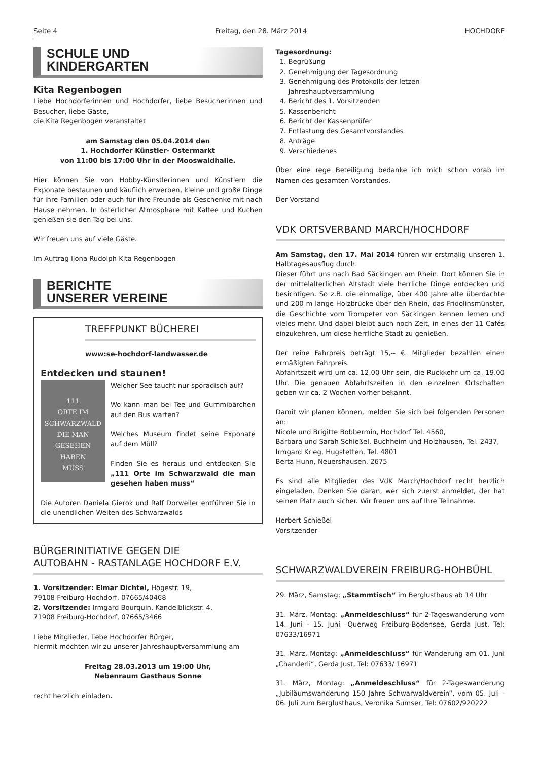Seite 4 Freitag, den 28. März 2014 HOCHDORF
SCHULE UND
KINDERGARTEN
Kita Regenbogen
Liebe Hochdorferinnen und Hochdorfer, liebe Besucherinnen und Besucher, liebe Gäste,
die Kita Regenbogen veranstaltet
am Samstag den 05.04.2014 den
1. Hochdorfer Künstler- Ostermarkt
von 11:00 bis 17:00 Uhr in der Mooswaldhalle.
Hier können Sie von Hobby-Künstlerinnen und Künstlern die Exponate bestaunen und käuflich erwerben, kleine und große Dinge für ihre Familien oder auch für ihre Freunde als Geschenke mit nach Hause nehmen. In österlicher Atmosphäre mit Kaffee und Kuchen genießen sie den Tag bei uns.
Wir freuen uns auf viele Gäste.
Im Auftrag Ilona Rudolph Kita Regenbogen
BERICHTE
UNSERER VEREINE
TREFFPUNKT BÜCHEREI
www:se-hochdorf-landwasser.de
Entdecken und staunen!
111
ORTE IM
SCHWARZWALD
DIE MAN
GESEHEN
HABEN
MUSS
Welcher See taucht nur sporadisch auf?
Wo kann man bei Tee und Gummibärchen auf den Bus warten?
Welches Museum findet seine Exponate auf dem Müll?
Finden Sie es heraus und entdecken Sie „111 Orte im Schwarzwald die man gesehen haben muss“
Die Autoren Daniela Gierok und Ralf Dorweiler entführen Sie in die unendlichen Weiten des Schwarzwalds
BÜRGERINITIATIVE GEGEN DIE
AUTOBAHN - RASTANLAGE HOCHDORF E.V.
1. Vorsitzender: Elmar Dichtel, Högestr. 19,
79108 Freiburg-Hochdorf, 07665/40468
2. Vorsitzende: Irmgard Bourquin, Kandelblickstr. 4,
71908 Freiburg-Hochdorf, 07665/3466
Liebe Mitglieder, liebe Hochdorfer Bürger,
hiermit möchten wir zu unserer Jahreshauptversammlung am
Freitag 28.03.2013 um 19:00 Uhr,
Nebenraum Gasthaus Sonne
recht herzlich einladen.
Tagesordnung:
1. Begrüßung
2. Genehmigung der Tagesordnung
3. Genehmigung des Protokolls der letzen Jahreshauptversammlung
4. Bericht des 1. Vorsitzenden
5. Kassenbericht
6. Bericht der Kassenprüfer
7. Entlastung des Gesamtvorstandes
8. Anträge
9. Verschiedenes
Über eine rege Beteiligung bedanke ich mich schon vorab im Namen des gesamten Vorstandes.
Der Vorstand
VDK ORTSVERBAND MARCH/HOCHDORF
Am Samstag, den 17. Mai 2014 führen wir erstmalig unseren 1. Halbtagesausflug durch.
Dieser führt uns nach Bad Säckingen am Rhein. Dort können Sie in der mittelalterlichen Altstadt viele herrliche Dinge entdecken und besichtigen. So z.B. die einmalige, über 400 Jahre alte überdachte und 200 m lange Holzbrücke über den Rhein, das Fridolinsmünster, die Geschichte vom Trompeter von Säckingen kennen lernen und vieles mehr. Und dabei bleibt auch noch Zeit, in eines der 11 Cafés einzukehren, um diese herrliche Stadt zu genießen.
Der reine Fahrpreis beträgt 15,-- €. Mitglieder bezahlen einen ermäßigten Fahrpreis.
Abfahrtszeit wird um ca. 12.00 Uhr sein, die Rückkehr um ca. 19.00 Uhr. Die genauen Abfahrtszeiten in den einzelnen Ortschaften geben wir ca. 2 Wochen vorher bekannt.
Damit wir planen können, melden Sie sich bei folgenden Personen an:
Nicole und Brigitte Bobbermin, Hochdorf Tel. 4560,
Barbara und Sarah Schießel, Buchheim und Holzhausen, Tel. 2437,
Irmgard Krieg, Hugstetten, Tel. 4801
Berta Hunn, Neuershausen, 2675
Es sind alle Mitglieder des VdK March/Hochdorf recht herzlich eingeladen. Denken Sie daran, wer sich zuerst anmeldet, der hat seinen Platz auch sicher. Wir freuen uns auf Ihre Teilnahme.
Herbert Schießel
Vorsitzender
SCHWARZWALDVEREIN FREIBURG-HOHBÜHL
29. März, Samstag: „Stammtisch“ im Berglusthaus ab 14 Uhr
31. März, Montag: „Anmeldeschluss“ für 2-Tageswanderung vom 14. Juni - 15. Juni –Querweg Freiburg-Bodensee, Gerda Just, Tel: 07633/16971
31. März, Montag: „Anmeldeschluss“ für Wanderung am 01. Juni „Chanderli“, Gerda Just, Tel: 07633/ 16971
31. März, Montag: „Anmeldeschluss“ für 2-Tageswanderung „Jubiläumswanderung 150 Jahre Schwarwaldverein“, vom 05. Juli - 06. Juli zum Berglusthaus, Veronika Sumser, Tel: 07602/920222